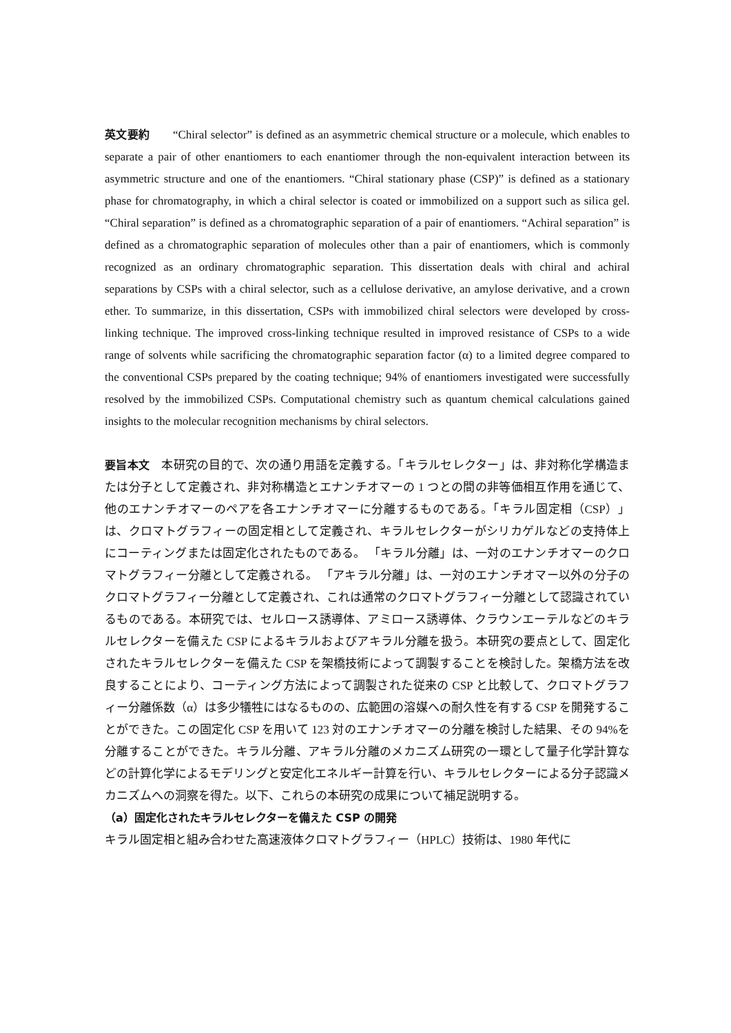英文要約 “Chiral selector” is defined as an asymmetric chemical structure or a molecule, which enables to separate a pair of other enantiomers to each enantiomer through the non-equivalent interaction between its asymmetric structure and one of the enantiomers. “Chiral stationary phase (CSP)” is defined as a stationary phase for chromatography, in which a chiral selector is coated or immobilized on a support such as silica gel. “Chiral separation” is defined as a chromatographic separation of a pair of enantiomers. “Achiral separation” is defined as a chromatographic separation of molecules other than a pair of enantiomers, which is commonly recognized as an ordinary chromatographic separation. This dissertation deals with chiral and achiral separations by CSPs with a chiral selector, such as a cellulose derivative, an amylose derivative, and a crown ether. To summarize, in this dissertation, CSPs with immobilized chiral selectors were developed by cross-linking technique. The improved cross-linking technique resulted in improved resistance of CSPs to a wide range of solvents while sacrificing the chromatographic separation factor (α) to a limited degree compared to the conventional CSPs prepared by the coating technique; 94% of enantiomers investigated were successfully resolved by the immobilized CSPs. Computational chemistry such as quantum chemical calculations gained insights to the molecular recognition mechanisms by chiral selectors.
要旨本文　本研究の目的で、次の通り用語を定義する。「キラルセレクター」は、非対称化学構造または分子として定義され、非対称構造とエナンチオマーの 1 つとの間の非等価相互作用を通じて、他のエナンチオマーのペアを各エナンチオマーに分離するものである。「キラル固定相（CSP）」は、クロマトグラフィーの固定相として定義され、キラルセレクターがシリカゲルなどの支持体上にコーティングまたは固定化されたものである。 「キラル分離」は、一対のエナンチオマーのクロマトグラフィー分離として定義される。 「アキラル分離」は、一対のエナンチオマー以外の分子のクロマトグラフィー分離として定義され、これは通常のクロマトグラフィー分離として認識されているものである。本研究では、セルロース誘導体、アミロース誘導体、クラウンエーテルなどのキラルセレクターを備えた CSP によるキラルおよびアキラル分離を扱う。本研究の要点として、固定化されたキラルセレクターを備えた CSP を架橋技術によって調製することを検討した。架橋方法を改良することにより、コーティング方法によって調製された従来の CSP と比較して、クロマトグラフィー分離係数（α）は多少犠牲にはなるものの、広範囲の溶媒への耐久性を有する CSP を開発することができた。この固定化 CSP を用いて 123 対のエナンチオマーの分離を検討した結果、その 94%を分離することができた。キラル分離、アキラル分離のメカニズム研究の一環として量子化学計算などの計算化学によるモデリングと安定化エネルギー計算を行い、キラルセレクターによる分子認識メカニズムへの洞察を得た。以下、これらの本研究の成果について補足説明する。
（a）固定化されたキラルセレクターを備えた CSP の開発
キラル固定相と組み合わせた高速液体クロマトグラフィー（HPLC）技術は、1980 年代に